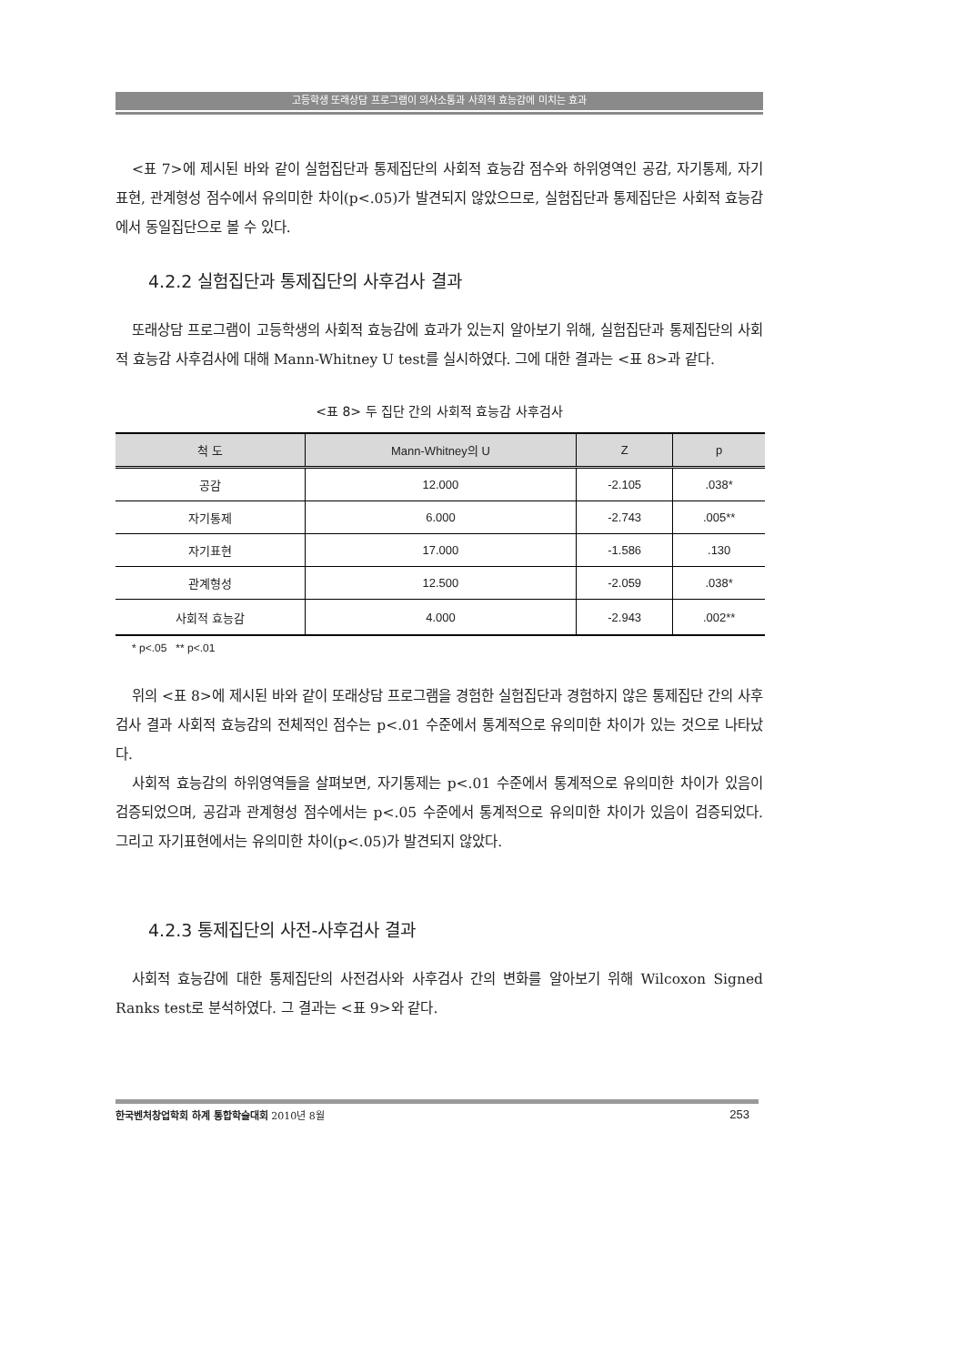고등학생 또래상담 프로그램이 의사소통과 사회적 효능감에 미치는 효과
<표 7>에 제시된 바와 같이 실험집단과 통제집단의 사회적 효능감 점수와 하위영역인 공감, 자기통제, 자기표현, 관계형성 점수에서 유의미한 차이(p<.05)가 발견되지 않았으므로, 실험집단과 통제집단은 사회적 효능감에서 동일집단으로 볼 수 있다.
4.2.2 실험집단과 통제집단의 사후검사 결과
또래상담 프로그램이 고등학생의 사회적 효능감에 효과가 있는지 알아보기 위해, 실험집단과 통제집단의 사회적 효능감 사후검사에 대해 Mann-Whitney U test를 실시하였다. 그에 대한 결과는 <표 8>과 같다.
<표 8> 두 집단 간의 사회적 효능감 사후검사
| 척 도 | Mann-Whitney의 U | Z | p |
| --- | --- | --- | --- |
| 공감 | 12.000 | -2.105 | .038* |
| 자기통제 | 6.000 | -2.743 | .005** |
| 자기표현 | 17.000 | -1.586 | .130 |
| 관계형성 | 12.500 | -2.059 | .038* |
| 사회적 효능감 | 4.000 | -2.943 | .002** |
* p<.05 ** p<.01
위의 <표 8>에 제시된 바와 같이 또래상담 프로그램을 경험한 실험집단과 경험하지 않은 통제집단 간의 사후검사 결과 사회적 효능감의 전체적인 점수는 p<.01 수준에서 통계적으로 유의미한 차이가 있는 것으로 나타났다.
사회적 효능감의 하위영역들을 살펴보면, 자기통제는 p<.01 수준에서 통계적으로 유의미한 차이가 있음이 검증되었으며, 공감과 관계형성 점수에서는 p<.05 수준에서 통계적으로 유의미한 차이가 있음이 검증되었다. 그리고 자기표현에서는 유의미한 차이(p<.05)가 발견되지 않았다.
4.2.3 통제집단의 사전-사후검사 결과
사회적 효능감에 대한 통제집단의 사전검사와 사후검사 간의 변화를 알아보기 위해 Wilcoxon Signed Ranks test로 분석하였다. 그 결과는 <표 9>와 같다.
한국벤처창업학회 하계 통합학술대회 2010년 8월 253